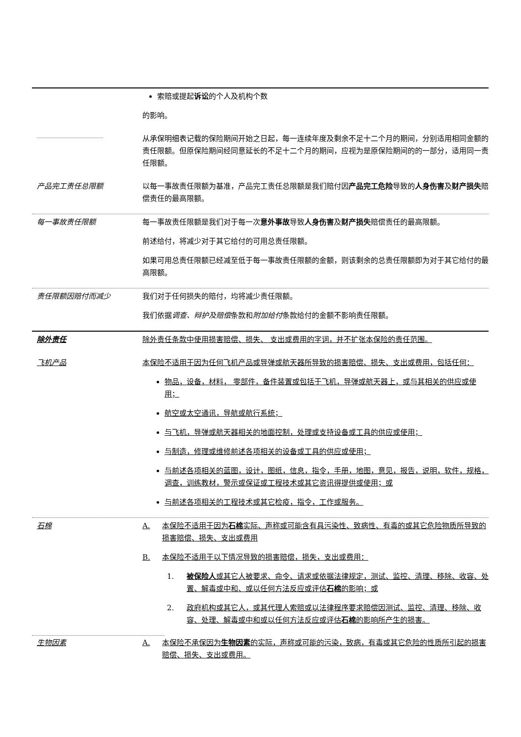索赔或提起诉讼的个人及机构个数
的影响。
从承保明细表记载的保险期间开始之日起，每一连续年度及剩余不足十二个月的期间，分别适用相同金额的责任限额。但原保险期间经同意延长的不足十二个月的期间，应视为是原保险期间的的一部分，适用同一责任限额。
产品完工责任总限额 以每一事故责任限额为基准，产品完工责任总限额是我们赔付因产品完工危险导致的人身伤害及财产损失赔偿责任的最高限额。
每一事故责任限额 每一事故责任限额是我们对于每一次意外事故导致人身伤害及财产损失赔偿责任的最高限额。
前述给付，将减少对于其它给付的可用总责任限额。
如果可用总责任限额已经减至低于每一事故责任限额的金额，则该剩余的总责任限额即为对于其它给付的最高限额。
责任限额因赔付而减少 我们对于任何损失的赔付，均将减少责任限额。
我们依据调查、辩护及赔偿条款和附加给付条款给付的金额不影响责任限额。
除外责任 除外责任条款中使用损害赔偿、损失、 支出或费用的字词，并不扩张本保险的责任范围。
飞机产品 本保险不适用于因为任何飞机产品或导弹或航天器所导致的损害赔偿、损失、支出或费用，包括任何：
物品，设备，材料， 零部件，备件装置或包括于飞机，导弹或航天器上，或与其相关的供应或使用；
航空或太空通讯，导航或航行系统；
与飞机，导弹或航天器相关的地面控制，处理或支持设备或工具的供应或使用；
与制造，修理或维修前述各项相关的设备或工具的供应或使用；
与前述各项相关的蓝图，设计，图纸，信息，指令，手册，地图，意见，报告，说明，软件，规格，调查，训练教材，警示或保证或工程技术或其它资讯得提供或使用；或
与前述各项相关的工程技术或其它检疫，指令，工作或服务。
石棉 A. 本保险不适用于因为石棉实际、声称或可能含有具污染性、致病性、有毒的或其它危险物质所导致的损害赔偿、损失、支出或费用
B. 本保险不适用于以下情况导致的损害赔偿，损失，支出或费用：
1. 被保险人或其它人被要求、命令、请求或依据法律规定，测试、监控、清理、移除、收容、处置、解毒或中和、或以任何方法反应或评估石棉的影响；或
2. 政府机构或其它人，或其代理人索赔或以法律程序要求赔偿因测试、监控、清理、移除、收容、处理、解毒或中和或以任何方法反应或评估石棉的影响所产生的损害。
生物因素 A. 本保险不承保因为生物因素的实际，声称或可能的污染，致病，有毒或其它危险的性质所引起的损害赔偿、损失、支出或费用。